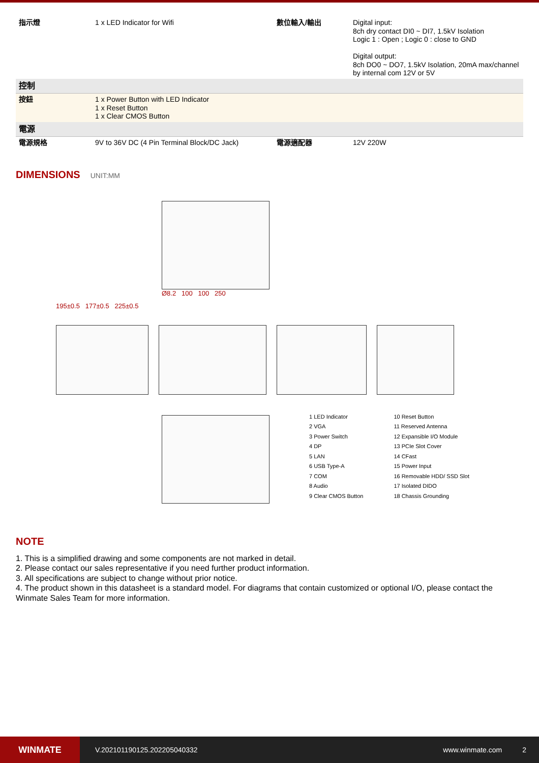| 指示燈 | 1 x LED Indicator for Wifi | 數位輸入/輸出 | Digital input: 8ch dry contact DI0 ~ DI7, 1.5kV Isolation Logic 1 : Open ; Logic 0 : close to GND Digital output: 8ch DO0 ~ DO7, 1.5kV Isolation, 20mA max/channel by internal com 12V or 5V |
| 控制 | | | |
| 按鈕 | 1 x Power Button with LED Indicator 1 x Reset Button 1 x Clear CMOS Button | | |
| 電源 | | | |
| 電源規格 | 9V to 36V DC (4 Pin Terminal Block/DC Jack) | 電源適配器 | 12V 220W |
DIMENSIONS
UNIT:MM
Ø8.2 100 100 250
195±0.5 177±0.5 225±0.5
1 LED Indicator
2 VGA
3 Power Switch
4 DP
5 LAN
6 USB Type-A
7 COM
8 Audio
9 Clear CMOS Button
10 Reset Button
11 Reserved Antenna
12 Expansible I/O Module
13 PCIe Slot Cover
14 CFast
15 Power Input
16 Removable HDD/ SSD Slot
17 Isolated DIDO
18 Chassis Grounding
NOTE
1. This is a simplified drawing and some components are not marked in detail.
2. Please contact our sales representative if you need further product information.
3. All specifications are subject to change without prior notice.
4. The product shown in this datasheet is a standard model. For diagrams that contain customized or optional I/O, please contact the Winmate Sales Team for more information.
WINMATE
V.202101190125.202205040332 www.winmate.com 2